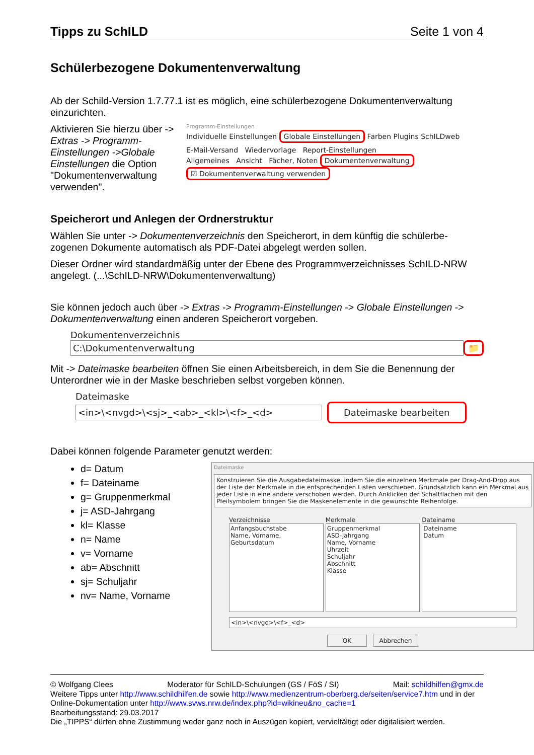Tipps zu SchILD Seite 1 von 4
Schülerbezogene Dokumentenverwaltung
Ab der Schild-Version 1.7.77.1 ist es möglich, eine schülerbezogene Dokumentenverwaltung einzurichten.
Aktivieren Sie hierzu über -> Extras -> Programm-Einstellungen ->Globale Einstellungen die Option "Dokumentenverwaltung verwenden".
Programm-Einstellungen
Individuelle Einstellungen Globale Einstellungen Farben Plugins SchILDweb
E-Mail-Versand Wiedervorlage Report-Einstellungen
Allgemeines Ansicht Fächer, Noten Dokumentenverwaltung
☑ Dokumentenverwaltung verwenden
Speicherort und Anlegen der Ordnerstruktur
Wählen Sie unter -> Dokumentenverzeichnis den Speicherort, in dem künftig die schülerbe-zogenen Dokumente automatisch als PDF-Datei abgelegt werden sollen.
Dieser Ordner wird standardmäßig unter der Ebene des Programmverzeichnisses SchILD-NRW angelegt. (...\SchILD-NRW\Dokumentenverwaltung)
Sie können jedoch auch über -> Extras -> Programm-Einstellungen -> Globale Einstellungen -> Dokumentenverwaltung einen anderen Speicherort vorgeben.
Dokumentenverzeichnis
C:\Dokumentenverwaltung 📁
Mit -> Dateimaske bearbeiten öffnen Sie einen Arbeitsbereich, in dem Sie die Benennung der Unterordner wie in der Maske beschrieben selbst vorgeben können.
Dateimaske
<in>\<nvgd>\<sj>_<ab>_<kl>\<f>_<d>
Dateimaske bearbeiten
Dabei können folgende Parameter genutzt werden:
d= Datum
f= Dateiname
g= Gruppenmerkmal
j= ASD-Jahrgang
kl= Klasse
n= Name
v= Vorname
ab= Abschnitt
sj= Schuljahr
nv= Name, Vorname
Dateimaske
Konstruieren Sie die Ausgabedateimaske, indem Sie die einzelnen Merkmale per Drag-And-Drop aus der Liste der Merkmale in die entsprechenden Listen verschieben. Grundsätzlich kann ein Merkmal aus jeder Liste in eine andere verschoben werden. Durch Anklicken der Schaltflächen mit den Pfeilsymbolem bringen Sie die Maskenelemente in die gewünschte Reihenfolge.
Verzeichnisse
Anfangsbuchstabe
Name, Vorname, Geburtsdatum
Merkmale
Gruppenmerkmal
ASD-Jahrgang
Name, Vorname
Uhrzeit
Schuljahr
Abschnitt
Klasse
Dateiname
Dateiname
Datum
<in>\<nvgd>\<f>_<d>
OK Abbrechen
© Wolfgang Clees Moderator für SchILD-Schulungen (GS / FöS / SI) Mail: schildhilfen@gmx.de
Weitere Tipps unter http://www.schildhilfen.de sowie http://www.medienzentrum-oberberg.de/seiten/service7.htm und in der Online-Dokumentation unter http://www.svws.nrw.de/index.php?id=wikineu&no_cache=1
Bearbeitungsstand: 29.03.2017
Die „TIPPS“ dürfen ohne Zustimmung weder ganz noch in Auszügen kopiert, vervielfältigt oder digitalisiert werden.